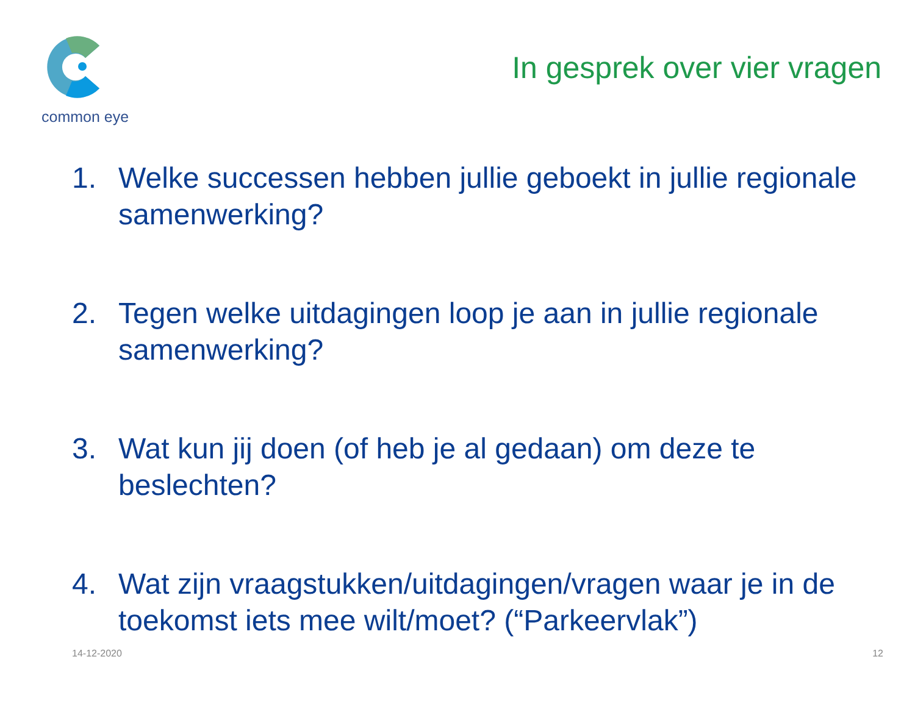common eye
In gesprek over vier vragen
1. Welke successen hebben jullie geboekt in jullie regionale samenwerking?
2. Tegen welke uitdagingen loop je aan in jullie regionale samenwerking?
3. Wat kun jij doen (of heb je al gedaan) om deze te beslechten?
4. Wat zijn vraagstukken/uitdagingen/vragen waar je in de toekomst iets mee wilt/moet? (“Parkeervlak”)
14-12-2020 12